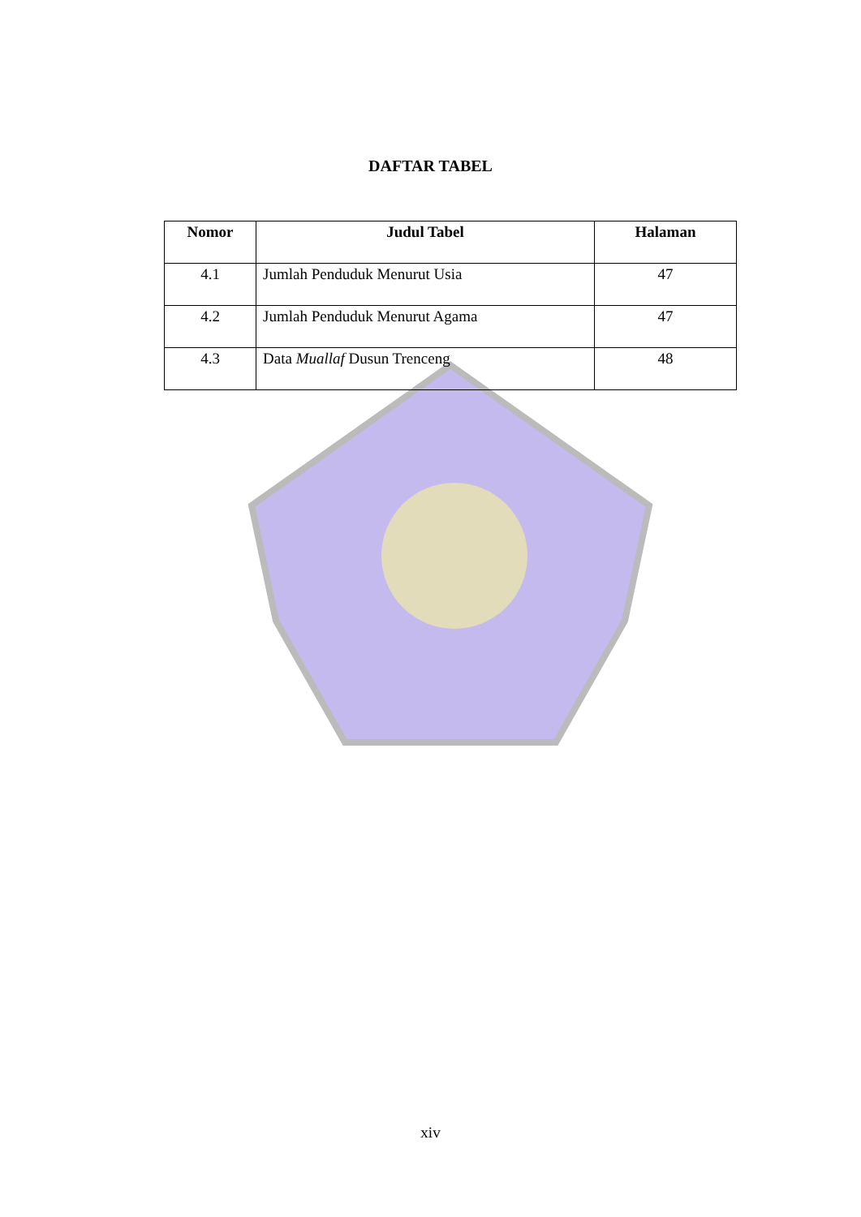DAFTAR TABEL
| Nomor | Judul Tabel | Halaman |
| --- | --- | --- |
| 4.1 | Jumlah Penduduk Menurut Usia | 47 |
| 4.2 | Jumlah Penduduk Menurut Agama | 47 |
| 4.3 | Data Muallaf Dusun Trenceng | 48 |
xiv